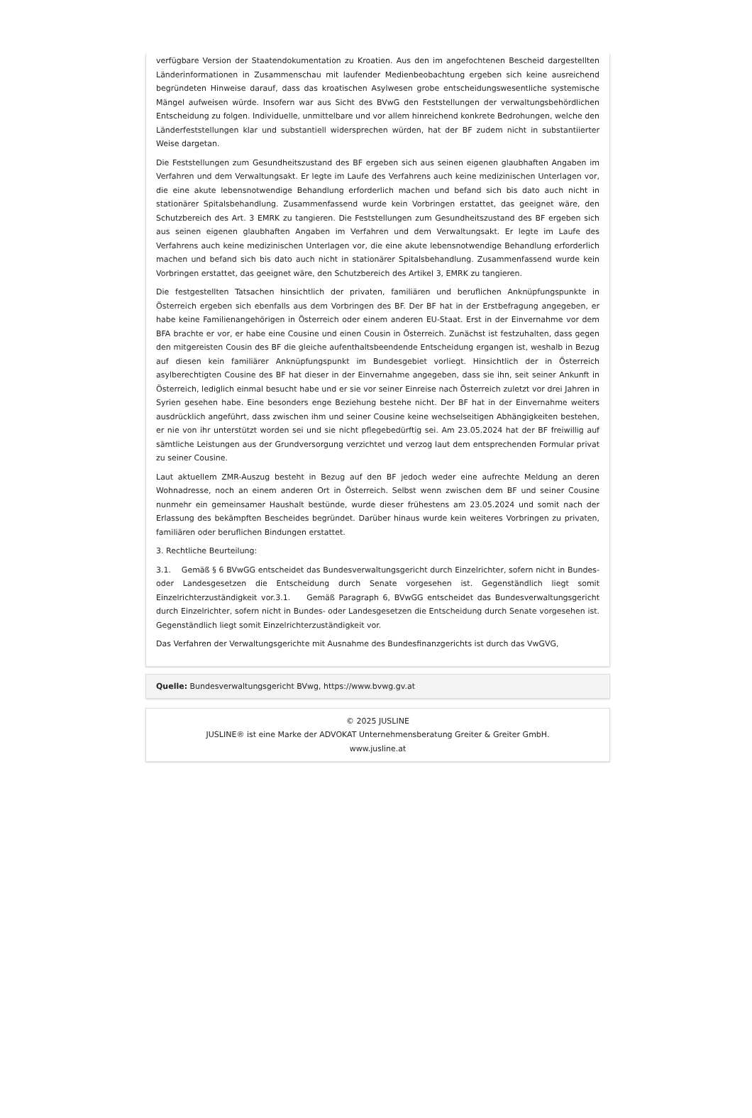verfügbare Version der Staatendokumentation zu Kroatien. Aus den im angefochtenen Bescheid dargestellten Länderinformationen in Zusammenschau mit laufender Medienbeobachtung ergeben sich keine ausreichend begründeten Hinweise darauf, dass das kroatischen Asylwesen grobe entscheidungswesentliche systemische Mängel aufweisen würde. Insofern war aus Sicht des BVwG den Feststellungen der verwaltungsbehördlichen Entscheidung zu folgen. Individuelle, unmittelbare und vor allem hinreichend konkrete Bedrohungen, welche den Länderfeststellungen klar und substantiell widersprechen würden, hat der BF zudem nicht in substantiierter Weise dargetan.
Die Feststellungen zum Gesundheitszustand des BF ergeben sich aus seinen eigenen glaubhaften Angaben im Verfahren und dem Verwaltungsakt. Er legte im Laufe des Verfahrens auch keine medizinischen Unterlagen vor, die eine akute lebensnotwendige Behandlung erforderlich machen und befand sich bis dato auch nicht in stationärer Spitalsbehandlung. Zusammenfassend wurde kein Vorbringen erstattet, das geeignet wäre, den Schutzbereich des Art. 3 EMRK zu tangieren. Die Feststellungen zum Gesundheitszustand des BF ergeben sich aus seinen eigenen glaubhaften Angaben im Verfahren und dem Verwaltungsakt. Er legte im Laufe des Verfahrens auch keine medizinischen Unterlagen vor, die eine akute lebensnotwendige Behandlung erforderlich machen und befand sich bis dato auch nicht in stationärer Spitalsbehandlung. Zusammenfassend wurde kein Vorbringen erstattet, das geeignet wäre, den Schutzbereich des Artikel 3, EMRK zu tangieren.
Die festgestellten Tatsachen hinsichtlich der privaten, familiären und beruflichen Anknüpfungspunkte in Österreich ergeben sich ebenfalls aus dem Vorbringen des BF. Der BF hat in der Erstbefragung angegeben, er habe keine Familienangehörigen in Österreich oder einem anderen EU-Staat. Erst in der Einvernahme vor dem BFA brachte er vor, er habe eine Cousine und einen Cousin in Österreich. Zunächst ist festzuhalten, dass gegen den mitgereisten Cousin des BF die gleiche aufenthaltsbeendende Entscheidung ergangen ist, weshalb in Bezug auf diesen kein familiärer Anknüpfungspunkt im Bundesgebiet vorliegt. Hinsichtlich der in Österreich asylberechtigten Cousine des BF hat dieser in der Einvernahme angegeben, dass sie ihn, seit seiner Ankunft in Österreich, lediglich einmal besucht habe und er sie vor seiner Einreise nach Österreich zuletzt vor drei Jahren in Syrien gesehen habe. Eine besonders enge Beziehung bestehe nicht. Der BF hat in der Einvernahme weiters ausdrücklich angeführt, dass zwischen ihm und seiner Cousine keine wechselseitigen Abhängigkeiten bestehen, er nie von ihr unterstützt worden sei und sie nicht pflegebedürftig sei. Am 23.05.2024 hat der BF freiwillig auf sämtliche Leistungen aus der Grundversorgung verzichtet und verzog laut dem entsprechenden Formular privat zu seiner Cousine.
Laut aktuellem ZMR-Auszug besteht in Bezug auf den BF jedoch weder eine aufrechte Meldung an deren Wohnadresse, noch an einem anderen Ort in Österreich. Selbst wenn zwischen dem BF und seiner Cousine nunmehr ein gemeinsamer Haushalt bestünde, wurde dieser frühestens am 23.05.2024 und somit nach der Erlassung des bekämpften Bescheides begründet. Darüber hinaus wurde kein weiteres Vorbringen zu privaten, familiären oder beruflichen Bindungen erstattet.
3. Rechtliche Beurteilung:
3.1. Gemäß § 6 BVwGG entscheidet das Bundesverwaltungsgericht durch Einzelrichter, sofern nicht in Bundes- oder Landesgesetzen die Entscheidung durch Senate vorgesehen ist. Gegenständlich liegt somit Einzelrichterzuständigkeit vor.3.1. Gemäß Paragraph 6, BVwGG entscheidet das Bundesverwaltungsgericht durch Einzelrichter, sofern nicht in Bundes- oder Landesgesetzen die Entscheidung durch Senate vorgesehen ist. Gegenständlich liegt somit Einzelrichterzuständigkeit vor.
Das Verfahren der Verwaltungsgerichte mit Ausnahme des Bundesfinanzgerichts ist durch das VwGVG,
Quelle: Bundesverwaltungsgericht BVwg, https://www.bvwg.gv.at
© 2025 JUSLINE
JUSLINE® ist eine Marke der ADVOKAT Unternehmensberatung Greiter & Greiter GmbH.
www.jusline.at